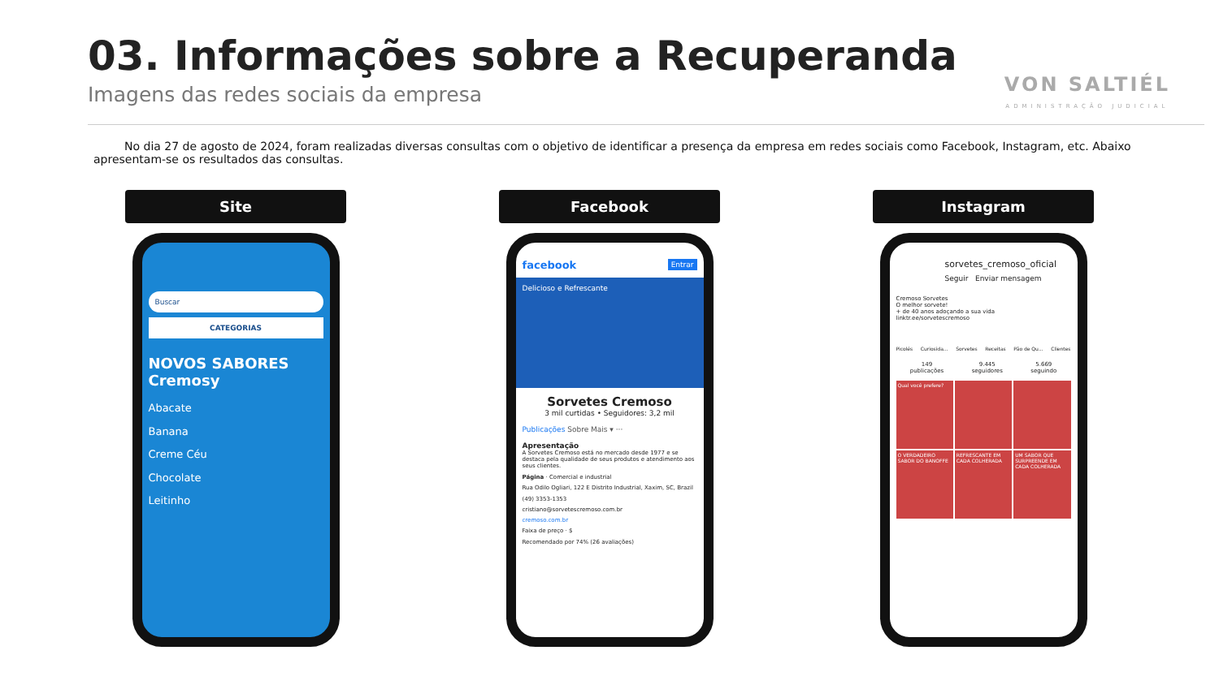03. Informações sobre a Recuperanda
Imagens das redes sociais da empresa
VON SALTIÉL
ADMINISTRAÇÃO JUDICIAL
No dia 27 de agosto de 2024, foram realizadas diversas consultas com o objetivo de identificar a presença da empresa em redes sociais como Facebook, Instagram, etc. Abaixo apresentam-se os resultados das consultas.
Site
Buscar
CATEGORIAS
NOVOS SABORES Cremosy
Abacate
Banana
Creme Céu
Chocolate
Leitinho
Facebook
facebook Entrar
Delicioso e Refrescante
Sorvetes Cremoso
3 mil curtidas • Seguidores: 3,2 mil
Publicações Sobre Mais ▾ ···
Apresentação
A Sorvetes Cremoso está no mercado desde 1977 e se destaca pela qualidade de seus produtos e atendimento aos seus clientes.
Página · Comercial e industrial
Rua Odilo Ogliari, 122 E Distrito Industrial, Xaxim, SC, Brazil
(49) 3353-1353
cristiano@sorvetescremoso.com.br
cremoso.com.br
Faixa de preço · $
Recomendado por 74% (26 avaliações)
Instagram
sorvetes_cremoso_oficial
Seguir Enviar mensagem
Cremoso Sorvetes
O melhor sorvete!
+ de 40 anos adoçando a sua vida
linktr.ee/sorvetescremoso
Picolés Curiosida... Sorvetes Receitas Pão de Qu... Clientes
149
publicações 9.445
seguidores 5.669
seguindo
Qual você prefere?
O VERDADEIRO SABOR DO BANOFFE
REFRESCANTE EM CADA COLHERADA
UM SABOR QUE SURPREENDE EM CADA COLHERADA